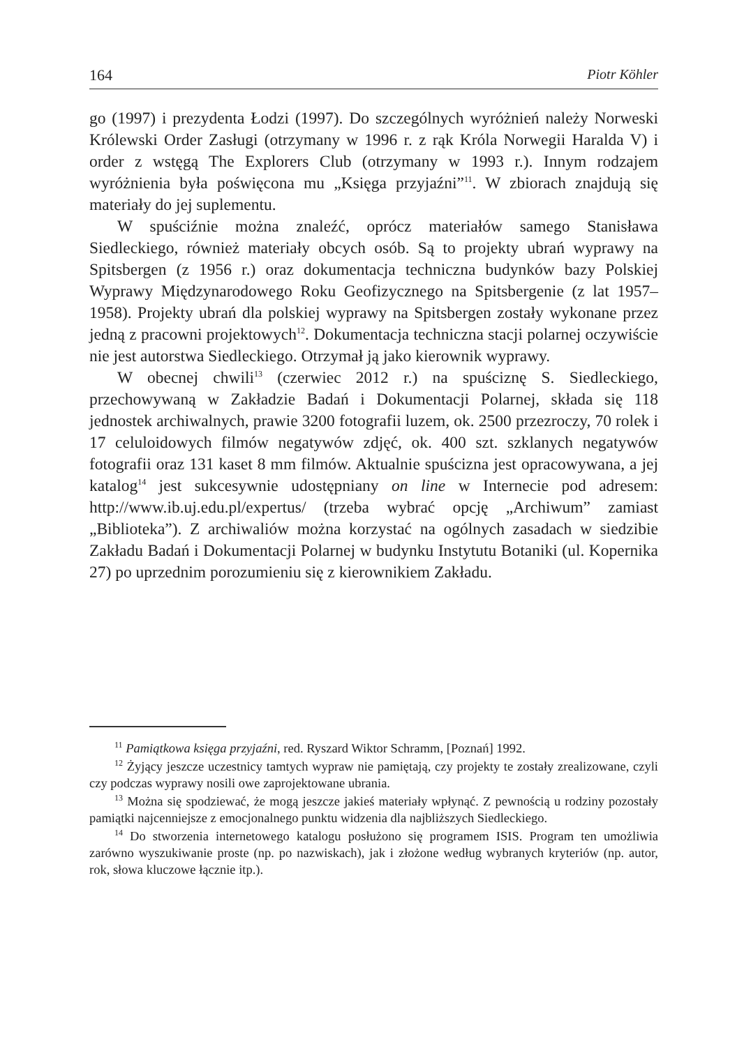164 Piotr Köhler
go (1997) i prezydenta Łodzi (1997). Do szczególnych wyróżnień należy Norweski Królewski Order Zasługi (otrzymany w 1996 r. z rąk Króla Norwegii Haralda V) i order z wstęgą The Explorers Club (otrzymany w 1993 r.). Innym rodzajem wyróżnienia była poświęcona mu „Księga przyjaźni”<sup>11</sup>. W zbiorach znajdują się materiały do jej suplementu.
W spuściźnie można znaleźć, oprócz materiałów samego Stanisława Siedleckiego, również materiały obcych osób. Są to projekty ubrań wyprawy na Spitsbergen (z 1956 r.) oraz dokumentacja techniczna budynków bazy Polskiej Wyprawy Międzynarodowego Roku Geofizycznego na Spitsbergenie (z lat 1957–1958). Projekty ubrań dla polskiej wyprawy na Spitsbergen zostały wykonane przez jedną z pracowni projektowych<sup>12</sup>. Dokumentacja techniczna stacji polarnej oczywiście nie jest autorstwa Siedleckiego. Otrzymał ją jako kierownik wyprawy.
W obecnej chwili<sup>13</sup> (czerwiec 2012 r.) na spuściznę S. Siedleckiego, przechowywaną w Zakładzie Badań i Dokumentacji Polarnej, składa się 118 jednostek archiwalnych, prawie 3200 fotografii luzem, ok. 2500 przezroczy, 70 rolek i 17 celuloidowych filmów negatywów zdjęć, ok. 400 szt. szklanych negatywów fotografii oraz 131 kaset 8 mm filmów. Aktualnie spuścizna jest opracowywana, a jej katalog<sup>14</sup> jest sukcesywnie udostępniany on line w Internecie pod adresem: http://www.ib.uj.edu.pl/expertus/ (trzeba wybrać opcję „Archiwum” zamiast „Biblioteka”). Z archiwaliów można korzystać na ogólnych zasadach w siedzibie Zakładu Badań i Dokumentacji Polarnej w budynku Instytutu Botaniki (ul. Kopernika 27) po uprzednim porozumieniu się z kierownikiem Zakładu.
<sup>11</sup> Pamiątkowa księga przyjaźni, red. Ryszard Wiktor Schramm, [Poznań] 1992.
<sup>12</sup> Żyjący jeszcze uczestnicy tamtych wypraw nie pamiętają, czy projekty te zostały zrealizowane, czyli czy podczas wyprawy nosili owe zaprojektowane ubrania.
<sup>13</sup> Można się spodziewać, że mogą jeszcze jakieś materiały wpłynąć. Z pewnością u rodziny pozostały pamiątki najcenniejsze z emocjonalnego punktu widzenia dla najbliższych Siedleckiego.
<sup>14</sup> Do stworzenia internetowego katalogu posłużono się programem ISIS. Program ten umożliwia zarówno wyszukiwanie proste (np. po nazwiskach), jak i złożone według wybranych kryteriów (np. autor, rok, słowa kluczowe łącznie itp.).